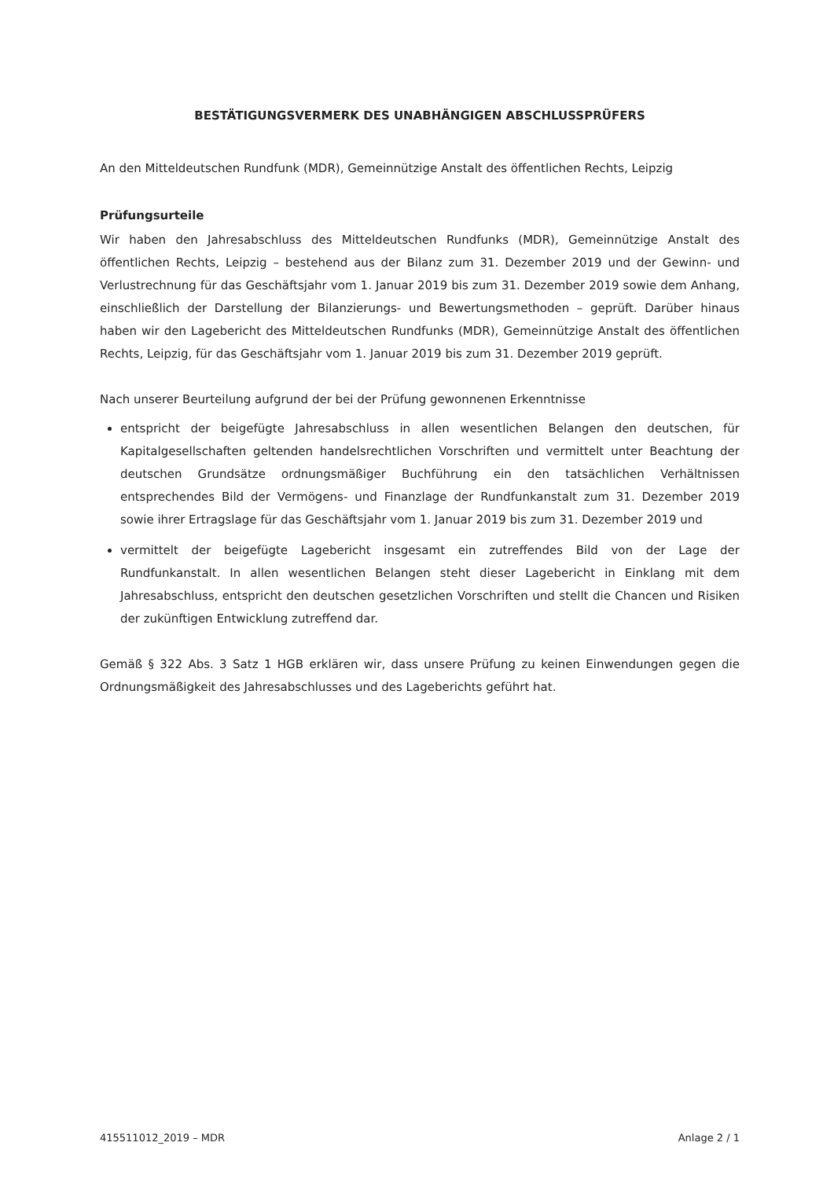BESTÄTIGUNGSVERMERK DES UNABHÄNGIGEN ABSCHLUSSPRÜFERS
An den Mitteldeutschen Rundfunk (MDR), Gemeinnützige Anstalt des öffentlichen Rechts, Leipzig
Prüfungsurteile
Wir haben den Jahresabschluss des Mitteldeutschen Rundfunks (MDR), Gemeinnützige Anstalt des öffentlichen Rechts, Leipzig – bestehend aus der Bilanz zum 31. Dezember 2019 und der Gewinn- und Verlustrechnung für das Geschäftsjahr vom 1. Januar 2019 bis zum 31. Dezember 2019 sowie dem Anhang, einschließlich der Darstellung der Bilanzierungs- und Bewertungsmethoden – geprüft. Darüber hinaus haben wir den Lagebericht des Mitteldeutschen Rundfunks (MDR), Gemeinnützige Anstalt des öffentlichen Rechts, Leipzig, für das Geschäftsjahr vom 1. Januar 2019 bis zum 31. Dezember 2019 geprüft.
Nach unserer Beurteilung aufgrund der bei der Prüfung gewonnenen Erkenntnisse
entspricht der beigefügte Jahresabschluss in allen wesentlichen Belangen den deutschen, für Kapitalgesellschaften geltenden handelsrechtlichen Vorschriften und vermittelt unter Beachtung der deutschen Grundsätze ordnungsmäßiger Buchführung ein den tatsächlichen Verhältnissen entsprechendes Bild der Vermögens- und Finanzlage der Rundfunkanstalt zum 31. Dezember 2019 sowie ihrer Ertragslage für das Geschäftsjahr vom 1. Januar 2019 bis zum 31. Dezember 2019 und
vermittelt der beigefügte Lagebericht insgesamt ein zutreffendes Bild von der Lage der Rundfunkanstalt. In allen wesentlichen Belangen steht dieser Lagebericht in Einklang mit dem Jahresabschluss, entspricht den deutschen gesetzlichen Vorschriften und stellt die Chancen und Risiken der zukünftigen Entwicklung zutreffend dar.
Gemäß § 322 Abs. 3 Satz 1 HGB erklären wir, dass unsere Prüfung zu keinen Einwendungen gegen die Ordnungsmäßigkeit des Jahresabschlusses und des Lageberichts geführt hat.
415511012_2019 – MDR Anlage 2 / 1